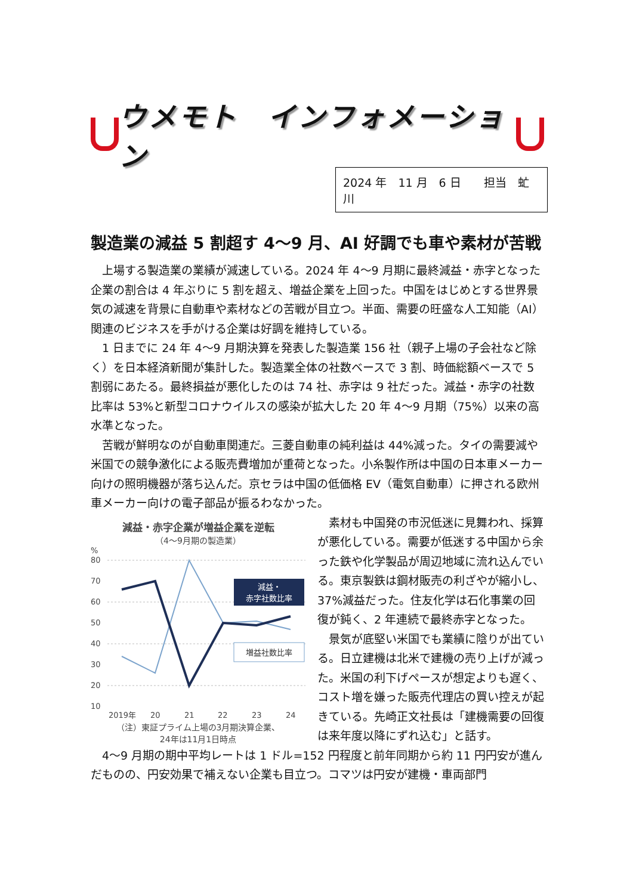ウメモト　インフォメーション
2024 年　11 月　6 日　　担当　虻川
製造業の減益 5 割超す 4～9 月、AI 好調でも車や素材が苦戦
上場する製造業の業績が減速している。2024 年 4～9 月期に最終減益・赤字となった企業の割合は 4 年ぶりに 5 割を超え、増益企業を上回った。中国をはじめとする世界景気の減速を背景に自動車や素材などの苦戦が目立つ。半面、需要の旺盛な人工知能（AI）関連のビジネスを手がける企業は好調を維持している。
1 日までに 24 年 4～9 月期決算を発表した製造業 156 社（親子上場の子会社など除く）を日本経済新聞が集計した。製造業全体の社数ベースで 3 割、時価総額ベースで 5 割弱にあたる。最終損益が悪化したのは 74 社、赤字は 9 社だった。減益・赤字の社数比率は 53%と新型コロナウイルスの感染が拡大した 20 年 4～9 月期（75%）以来の高水準となった。
苦戦が鮮明なのが自動車関連だ。三菱自動車の純利益は 44%減った。タイの需要減や米国での競争激化による販売費増加が重荷となった。小糸製作所は中国の日本車メーカー向けの照明機器が落ち込んだ。京セラは中国の低価格 EV（電気自動車）に押される欧州車メーカー向けの電子部品が振るわなかった。
減益・赤字企業が増益企業を逆転
（4～9月期の製造業）
%
80
70
60
50
40
30
20
10
2019年
20
21
22
23
24
減益・
赤字社数比率
増益社数比率
（注）東証プライム上場の3月期決算企業、
24年は11月1日時点
素材も中国発の市況低迷に見舞われ、採算が悪化している。需要が低迷する中国から余った鉄や化学製品が周辺地域に流れ込んでいる。東京製鉄は鋼材販売の利ざやが縮小し、37%減益だった。住友化学は石化事業の回復が鈍く、2 年連続で最終赤字となった。
景気が底堅い米国でも業績に陰りが出ている。日立建機は北米で建機の売り上げが減った。米国の利下げペースが想定よりも遅く、コスト増を嫌った販売代理店の買い控えが起きている。先崎正文社長は「建機需要の回復は来年度以降にずれ込む」と話す。
4～9 月期の期中平均レートは 1 ドル=152 円程度と前年同期から約 11 円円安が進んだものの、円安効果で補えない企業も目立つ。コマツは円安が建機・車両部門